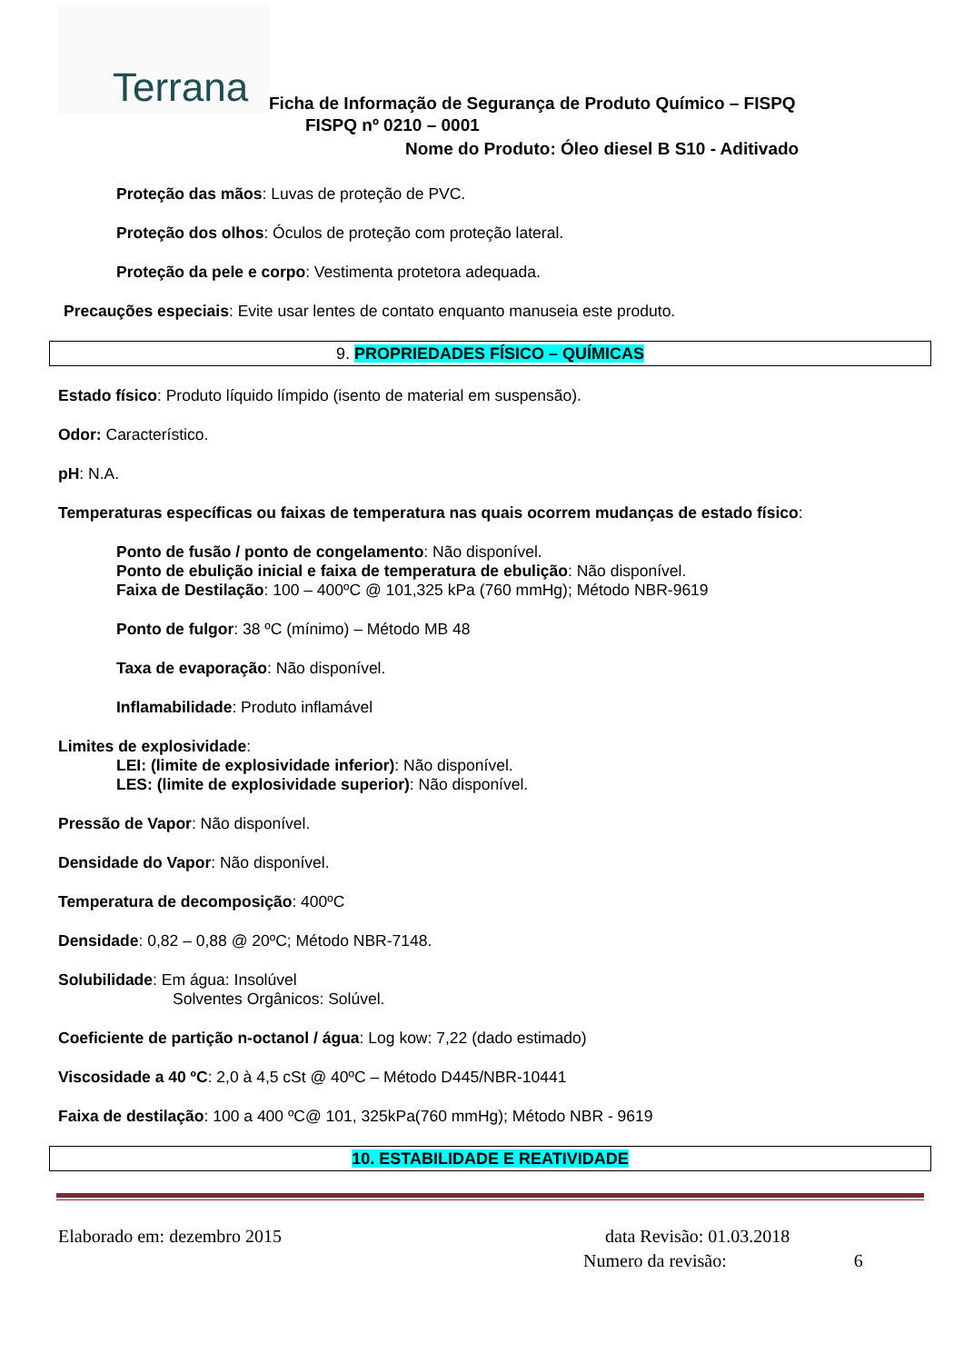Terrana
Ficha de Informação de Segurança de Produto Químico – FISPQ
FISPQ nº 0210 – 0001
Nome do Produto: Óleo diesel B S10 - Aditivado
Proteção das mãos: Luvas de proteção de PVC.
Proteção dos olhos: Óculos de proteção com proteção lateral.
Proteção da pele e corpo: Vestimenta protetora adequada.
Precauções especiais: Evite usar lentes de contato enquanto manuseia este produto.
9. PROPRIEDADES FÍSICO – QUÍMICAS
Estado físico: Produto líquido límpido (isento de material em suspensão).
Odor: Característico.
pH: N.A.
Temperaturas específicas ou faixas de temperatura nas quais ocorrem mudanças de estado físico:
Ponto de fusão / ponto de congelamento: Não disponível.
Ponto de ebulição inicial e faixa de temperatura de ebulição: Não disponível.
Faixa de Destilação: 100 – 400ºC @ 101,325 kPa (760 mmHg); Método NBR-9619
Ponto de fulgor: 38 ºC (mínimo) – Método MB 48
Taxa de evaporação: Não disponível.
Inflamabilidade: Produto inflamável
Limites de explosividade:
LEI: (limite de explosividade inferior): Não disponível.
LES: (limite de explosividade superior): Não disponível.
Pressão de Vapor: Não disponível.
Densidade do Vapor: Não disponível.
Temperatura de decomposição: 400ºC
Densidade: 0,82 – 0,88 @ 20ºC; Método NBR-7148.
Solubilidade: Em água: Insolúvel
Solventes Orgânicos: Solúvel.
Coeficiente de partição n-octanol / água: Log kow: 7,22 (dado estimado)
Viscosidade a 40 ºC: 2,0 à 4,5 cSt @ 40ºC – Método D445/NBR-10441
Faixa de destilação: 100 a 400 ºC@ 101, 325kPa(760 mmHg); Método NBR - 9619
10. ESTABILIDADE E REATIVIDADE
Elaborado em: dezembro 2015 data Revisão: 01.03.2018
Numero da revisão: 6